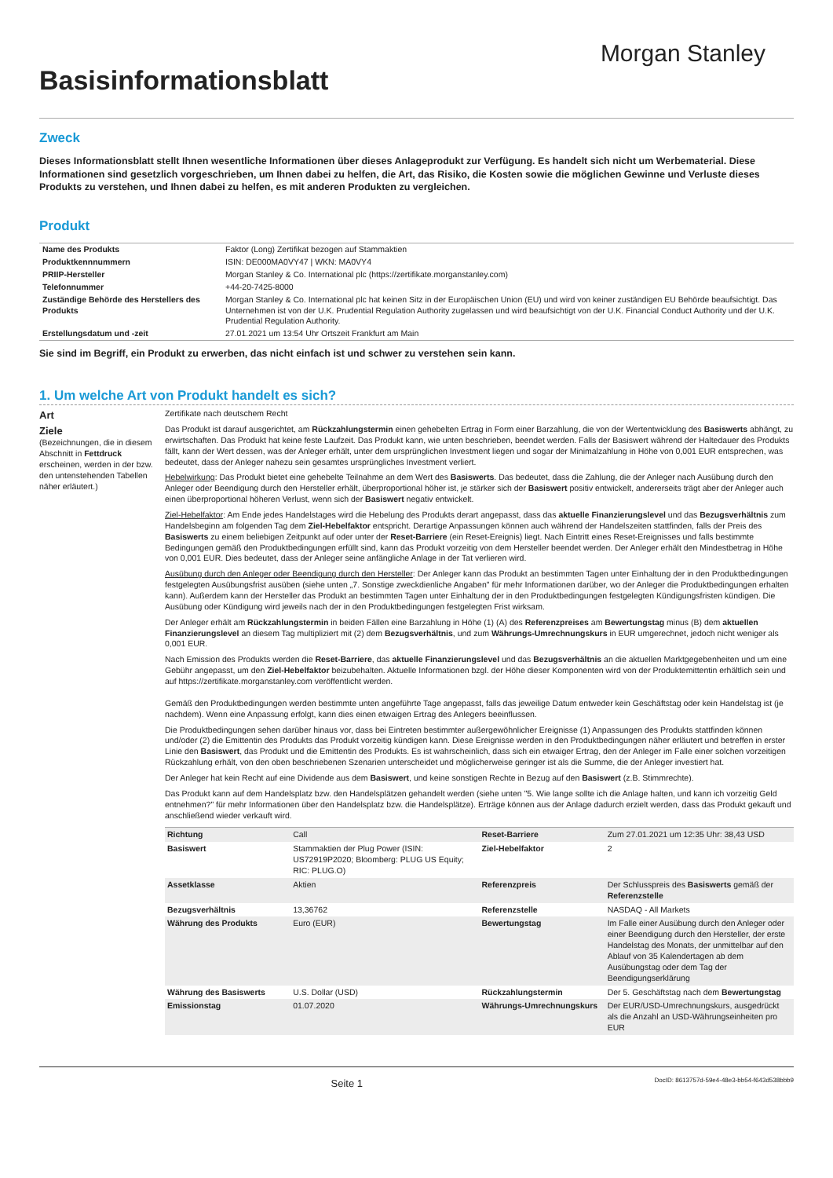Basisinformationsblatt
Morgan Stanley
Zweck
Dieses Informationsblatt stellt Ihnen wesentliche Informationen über dieses Anlageprodukt zur Verfügung. Es handelt sich nicht um Werbematerial. Diese Informationen sind gesetzlich vorgeschrieben, um Ihnen dabei zu helfen, die Art, das Risiko, die Kosten sowie die möglichen Gewinne und Verluste dieses Produkts zu verstehen, und Ihnen dabei zu helfen, es mit anderen Produkten zu vergleichen.
Produkt
| Name des Produkts | Faktor (Long) Zertifikat bezogen auf Stammaktien |
| Produktkennnummern | ISIN: DE000MA0VY47 / WKN: MA0VY4 |
| PRIIP-Hersteller | Morgan Stanley & Co. International plc (https://zertifikate.morganstanley.com) |
| Telefonnummer | +44-20-7425-8000 |
| Zuständige Behörde des Herstellers des Produkts | Morgan Stanley & Co. International plc hat keinen Sitz in der Europäischen Union (EU) und wird von keiner zuständigen EU Behörde beaufsichtigt. Das Unternehmen ist von der U.K. Prudential Regulation Authority zugelassen und wird beaufsichtigt von der U.K. Financial Conduct Authority und der U.K. Prudential Regulation Authority. |
| Erstellungsdatum und -zeit | 27.01.2021 um 13:54 Uhr Ortszeit Frankfurt am Main |
Sie sind im Begriff, ein Produkt zu erwerben, das nicht einfach ist und schwer zu verstehen sein kann.
1. Um welche Art von Produkt handelt es sich?
Art
Zertifikate nach deutschem Recht
Ziele
(Bezeichnungen, die in diesem Abschnitt in Fettdruck erscheinen, werden in der bzw. den untenstehenden Tabellen näher erläutert.)
Das Produkt ist darauf ausgerichtet, am Rückzahlungstermin einen gehebelten Ertrag in Form einer Barzahlung, die von der Wertentwicklung des Basiswerts abhängt, zu erwirtschaften. Das Produkt hat keine feste Laufzeit. Das Produkt kann, wie unten beschrieben, beendet werden. Falls der Basiswert während der Haltedauer des Produkts fällt, kann der Wert dessen, was der Anleger erhält, unter dem ursprünglichen Investment liegen und sogar der Minimalzahlung in Höhe von 0,001 EUR entsprechen, was bedeutet, dass der Anleger nahezu sein gesamtes ursprüngliches Investment verliert.
Hebelwirkung: Das Produkt bietet eine gehebelte Teilnahme an dem Wert des Basiswerts. Das bedeutet, dass die Zahlung, die der Anleger nach Ausübung durch den Anleger oder Beendigung durch den Hersteller erhält, überproportional höher ist, je stärker sich der Basiswert positiv entwickelt, andererseits trägt aber der Anleger auch einen überproportional höheren Verlust, wenn sich der Basiswert negativ entwickelt.
Ziel-Hebelfaktor: Am Ende jedes Handelstages wird die Hebelung des Produkts derart angepasst, dass das aktuelle Finanzierungslevel und das Bezugsverhältnis zum Handelsbeginn am folgenden Tag dem Ziel-Hebelfaktor entspricht. Derartige Anpassungen können auch während der Handelszeiten stattfinden, falls der Preis des Basiswerts zu einem beliebigen Zeitpunkt auf oder unter der Reset-Barriere (ein Reset-Ereignis) liegt. Nach Eintritt eines Reset-Ereignisses und falls bestimmte Bedingungen gemäß den Produktbedingungen erfüllt sind, kann das Produkt vorzeitig von dem Hersteller beendet werden. Der Anleger erhält den Mindestbetrag in Höhe von 0,001 EUR. Dies bedeutet, dass der Anleger seine anfängliche Anlage in der Tat verlieren wird.
Ausübung durch den Anleger oder Beendigung durch den Hersteller: Der Anleger kann das Produkt an bestimmten Tagen unter Einhaltung der in den Produktbedingungen festgelegten Ausübungsfrist ausüben (siehe unten „7. Sonstige zweckdienliche Angaben" für mehr Informationen darüber, wo der Anleger die Produktbedingungen erhalten kann). Außerdem kann der Hersteller das Produkt an bestimmten Tagen unter Einhaltung der in den Produktbedingungen festgelegten Kündigungsfristen kündigen. Die Ausübung oder Kündigung wird jeweils nach der in den Produktbedingungen festgelegten Frist wirksam.
Der Anleger erhält am Rückzahlungstermin in beiden Fällen eine Barzahlung in Höhe (1) (A) des Referenzpreises am Bewertungstag minus (B) dem aktuellen Finanzierungslevel an diesem Tag multipliziert mit (2) dem Bezugsverhältnis, und zum Währungs-Umrechnungskurs in EUR umgerechnet, jedoch nicht weniger als 0,001 EUR.
Nach Emission des Produkts werden die Reset-Barriere, das aktuelle Finanzierungslevel und das Bezugsverhältnis an die aktuellen Marktgegebenheiten und um eine Gebühr angepasst, um den Ziel-Hebelfaktor beizubehalten. Aktuelle Informationen bzgl. der Höhe dieser Komponenten wird von der Produktemittentin erhältlich sein und auf https://zertifikate.morganstanley.com veröffentlicht werden.
Gemäß den Produktbedingungen werden bestimmte unten angeführte Tage angepasst, falls das jeweilige Datum entweder kein Geschäftstag oder kein Handelstag ist (je nachdem). Wenn eine Anpassung erfolgt, kann dies einen etwaigen Ertrag des Anlegers beeinflussen.
Die Produktbedingungen sehen darüber hinaus vor, dass bei Eintreten bestimmter außergewöhnlicher Ereignisse (1) Anpassungen des Produkts stattfinden können und/oder (2) die Emittentin des Produkts das Produkt vorzeitig kündigen kann. Diese Ereignisse werden in den Produktbedingungen näher erläutert und betreffen in erster Linie den Basiswert, das Produkt und die Emittentin des Produkts. Es ist wahrscheinlich, dass sich ein etwaiger Ertrag, den der Anleger im Falle einer solchen vorzeitigen Rückzahlung erhält, von den oben beschriebenen Szenarien unterscheidet und möglicherweise geringer ist als die Summe, die der Anleger investiert hat.
Der Anleger hat kein Recht auf eine Dividende aus dem Basiswert, und keine sonstigen Rechte in Bezug auf den Basiswert (z.B. Stimmrechte).
Das Produkt kann auf dem Handelsplatz bzw. den Handelsplätzen gehandelt werden (siehe unten "5. Wie lange sollte ich die Anlage halten, und kann ich vorzeitig Geld entnehmen?" für mehr Informationen über den Handelsplatz bzw. die Handelsplätze). Erträge können aus der Anlage dadurch erzielt werden, dass das Produkt gekauft und anschließend wieder verkauft wird.
| Richtung | Call | Reset-Barriere | Zum 27.01.2021 um 12:35 Uhr: 38,43 USD |
| Basiswert | Stammaktien der Plug Power (ISIN: US72919P2020; Bloomberg: PLUG US Equity; RIC: PLUG.O) | Ziel-Hebelfaktor | 2 |
| Assetklasse | Aktien | Referenzpreis | Der Schlusspreis des Basiswerts gemäß der Referenzstelle |
| Bezugsverhältnis | 13,36762 | Referenzstelle | NASDAQ - All Markets |
| Währung des Produkts | Euro (EUR) | Bewertungstag | Im Falle einer Ausübung durch den Anleger oder einer Beendigung durch den Hersteller, der erste Handelstag des Monats, der unmittelbar auf den Ablauf von 35 Kalendertagen ab dem Ausübungstag oder dem Tag der Beendigungserklärung |
| Währung des Basiswerts | U.S. Dollar (USD) | Rückzahlungstermin | Der 5. Geschäftstag nach dem Bewertungstag |
| Emissionstag | 01.07.2020 | Währungs-Umrechnungskurs | Der EUR/USD-Umrechnungskurs, ausgedrückt als die Anzahl an USD-Währungseinheiten pro EUR |
Seite 1
DocID: 8613757d-59e4-48e3-bb54-f643d538bbb9